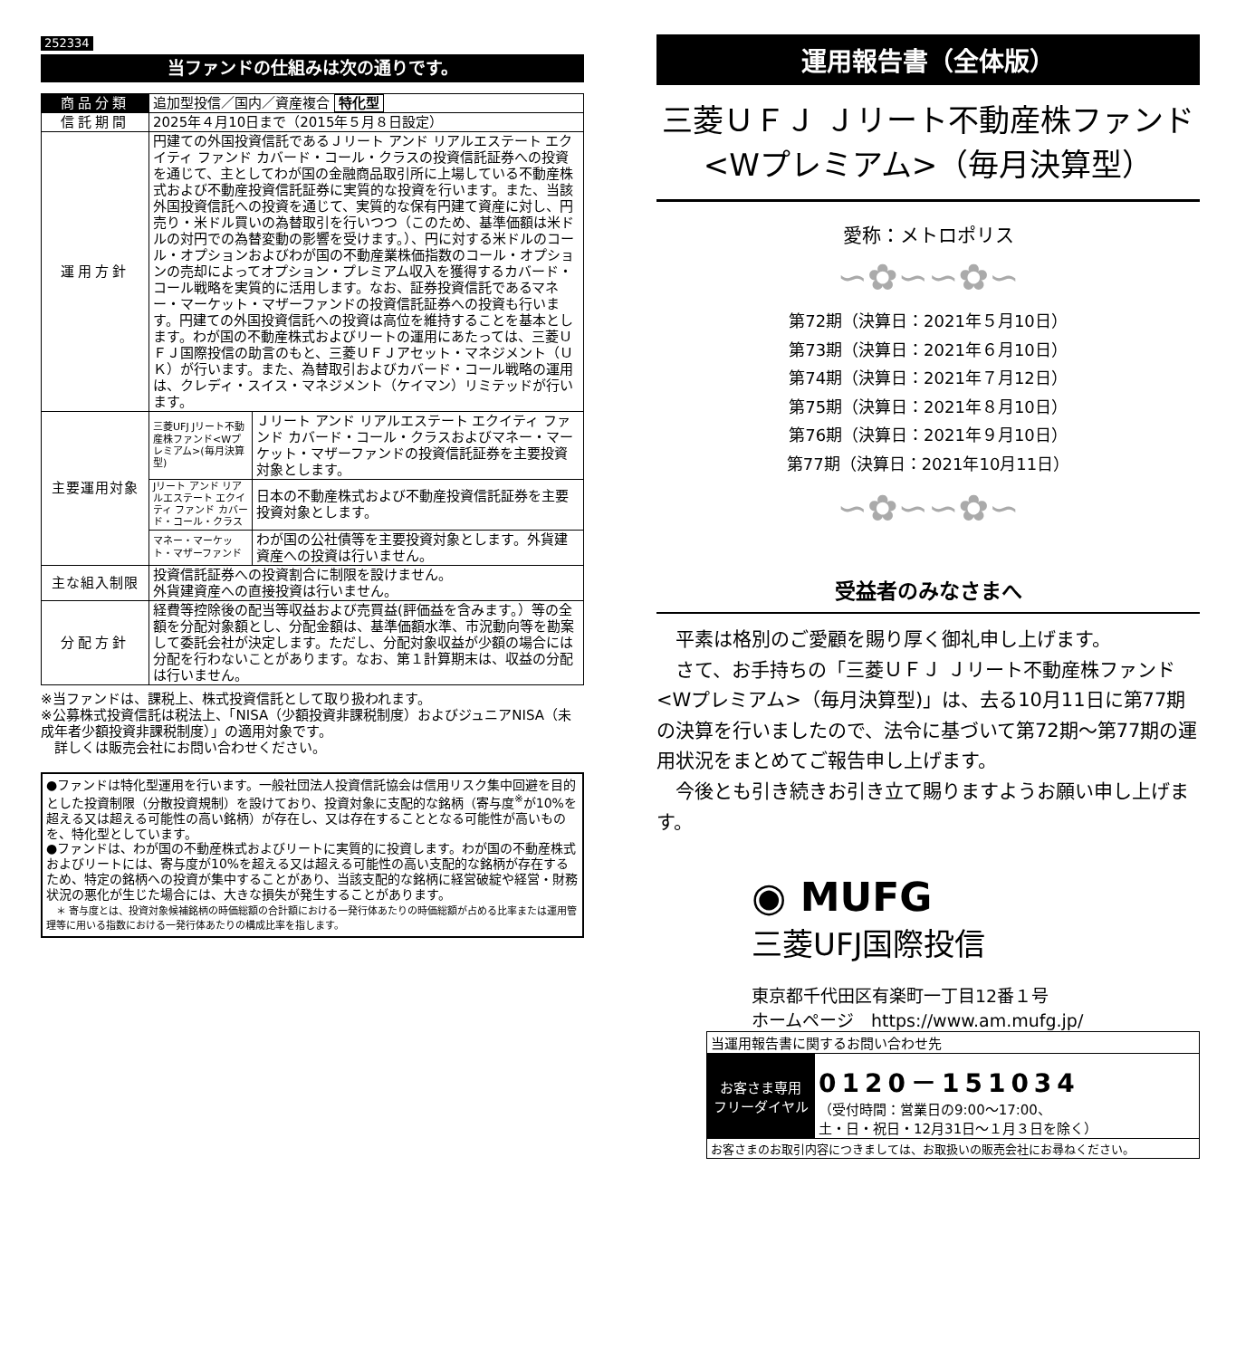252334
当ファンドの仕組みは次の通りです。
| 商品分類 | 追加型投信／国内／資産複合 特化型 | |
| 信託期間 | 2025年４月10日まで（2015年５月８日設定） | |
| 運用方針 | 円建ての外国投資信託であるＪリート アンド リアルエステート エクイティ ファンド カバード・コール・クラスの投資信託証券への投資を通じて、主としてわが国の金融商品取引所に上場している不動産株式および不動産投資信託証券に実質的な投資を行います。また、当該外国投資信託への投資を通じて、実質的な保有円建て資産に対し、円売り・米ドル買いの為替取引を行いつつ（このため、基準価額は米ドルの対円での為替変動の影響を受けます。）、円に対する米ドルのコール・オプションおよびわが国の不動産業株価指数のコール・オプションの売却によってオプション・プレミアム収入を獲得するカバード・コール戦略を実質的に活用します。なお、証券投資信託であるマネー・マーケット・マザーファンドの投資信託証券への投資も行います。円建ての外国投資信託への投資は高位を維持することを基本とします。わが国の不動産株式およびリートの運用にあたっては、三菱ＵＦＪ国際投信の助言のもと、三菱ＵＦＪアセット・マネジメント（ＵＫ）が行います。また、為替取引およびカバード・コール戦略の運用は、クレディ・スイス・マネジメント（ケイマン）リミテッドが行います。 | |
| 主要運用対象 | 三菱UFJ Jリート不動産株ファンド<Wプレミアム>(毎月決算型) | Ｊリート アンド リアルエステート エクイティ ファンド カバード・コール・クラスおよびマネー・マーケット・マザーファンドの投資信託証券を主要投資対象とします。 |
| | Jリート アンド リアルエステート エクイティ ファンド カバード・コール・クラス | 日本の不動産株式および不動産投資信託証券を主要投資対象とします。 |
| | マネー・マーケット・マザーファンド | わが国の公社債等を主要投資対象とします。外貨建資産への投資は行いません。 |
| 主な組入制限 | 投資信託証券への投資割合に制限を設けません。 外貨建資産への直接投資は行いません。 | |
| 分配方針 | 経費等控除後の配当等収益および売買益(評価益を含みます。）等の全額を分配対象額とし、分配金額は、基準価額水準、市況動向等を勘案して委託会社が決定します。ただし、分配対象収益が少額の場合には分配を行わないことがあります。なお、第１計算期末は、収益の分配は行いません。 | |
※当ファンドは、課税上、株式投資信託として取り扱われます。
※公募株式投資信託は税法上、「NISA（少額投資非課税制度）およびジュニアNISA（未成年者少額投資非課税制度）」の適用対象です。
　詳しくは販売会社にお問い合わせください。
●ファンドは特化型運用を行います。一般社団法人投資信託協会は信用リスク集中回避を目的とした投資制限（分散投資規制）を設けており、投資対象に支配的な銘柄（寄与度<sup>※</sup>が10%を超える又は超える可能性の高い銘柄）が存在し、又は存在することとなる可能性が高いものを、特化型としています。
●ファンドは、わが国の不動産株式およびリートに実質的に投資します。わが国の不動産株式およびリートには、寄与度が10%を超える又は超える可能性の高い支配的な銘柄が存在するため、特定の銘柄への投資が集中することがあり、当該支配的な銘柄に経営破綻や経営・財務状況の悪化が生じた場合には、大きな損失が発生することがあります。
　＊ 寄与度とは、投資対象候補銘柄の時価総額の合計額における一発行体あたりの時価総額が占める比率または運用管理等に用いる指数における一発行体あたりの構成比率を指します。
運用報告書（全体版）
三菱ＵＦＪ Ｊリート不動産株ファンド
<Wプレミアム>（毎月決算型）
愛称：メトロポリス
∽✿∽∽✿∽
第72期（決算日：2021年５月10日）
第73期（決算日：2021年６月10日）
第74期（決算日：2021年７月12日）
第75期（決算日：2021年８月10日）
第76期（決算日：2021年９月10日）
第77期（決算日：2021年10月11日）
∽✿∽∽✿∽
受益者のみなさまへ
　平素は格別のご愛顧を賜り厚く御礼申し上げます。
　さて、お手持ちの「三菱ＵＦＪ Ｊリート不動産株ファンド<Wプレミアム>（毎月決算型)」は、去る10月11日に第77期の決算を行いましたので、法令に基づいて第72期～第77期の運用状況をまとめてご報告申し上げます。
　今後とも引き続きお引き立て賜りますようお願い申し上げます。
◉ MUFG
三菱UFJ国際投信
東京都千代田区有楽町一丁目12番１号
ホームページ　https://www.am.mufg.jp/
| 当運用報告書に関するお問い合わせ先 | |
| お客さま専用 フリーダイヤル | 0120－151034 （受付時間：営業日の9:00～17:00、 土・日・祝日・12月31日～１月３日を除く） |
| お客さまのお取引内容につきましては、お取扱いの販売会社にお尋ねください。 | |